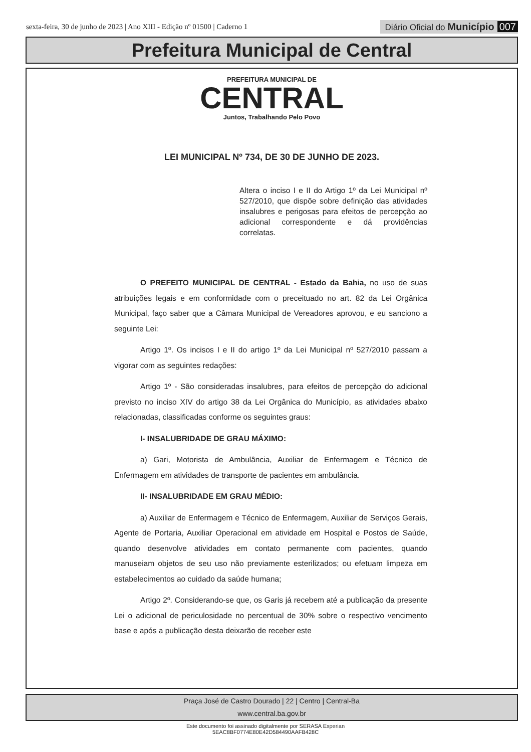sexta-feira, 30 de junho de 2023 | Ano XIII - Edição nº 01500 | Caderno 1
Diário Oficial do Município 007
Prefeitura Municipal de Central
PREFEITURA MUNICIPAL DE
CENTRAL
Juntos, Trabalhando Pelo Povo
LEI MUNICIPAL Nº 734, DE 30 DE JUNHO DE 2023.
Altera o inciso I e II do Artigo 1º da Lei Municipal nº 527/2010, que dispõe sobre definição das atividades insalubres e perigosas para efeitos de percepção ao adicional correspondente e dá providências correlatas.
O PREFEITO MUNICIPAL DE CENTRAL - Estado da Bahia, no uso de suas atribuições legais e em conformidade com o preceituado no art. 82 da Lei Orgânica Municipal, faço saber que a Câmara Municipal de Vereadores aprovou, e eu sanciono a seguinte Lei:
Artigo 1º. Os incisos I e II do artigo 1º da Lei Municipal nº 527/2010 passam a vigorar com as seguintes redações:
Artigo 1º - São consideradas insalubres, para efeitos de percepção do adicional previsto no inciso XIV do artigo 38 da Lei Orgânica do Município, as atividades abaixo relacionadas, classificadas conforme os seguintes graus:
I- INSALUBRIDADE DE GRAU MÁXIMO:
a) Gari, Motorista de Ambulância, Auxiliar de Enfermagem e Técnico de Enfermagem em atividades de transporte de pacientes em ambulância.
II- INSALUBRIDADE EM GRAU MÉDIO:
a) Auxiliar de Enfermagem e Técnico de Enfermagem, Auxiliar de Serviços Gerais, Agente de Portaria, Auxiliar Operacional em atividade em Hospital e Postos de Saúde, quando desenvolve atividades em contato permanente com pacientes, quando manuseiam objetos de seu uso não previamente esterilizados; ou efetuam limpeza em estabelecimentos ao cuidado da saúde humana;
Artigo 2º. Considerando-se que, os Garis já recebem até a publicação da presente Lei o adicional de periculosidade no percentual de 30% sobre o respectivo vencimento base e após a publicação desta deixarão de receber este
Praça José de Castro Dourado | 22 | Centro | Central-Ba
www.central.ba.gov.br
Este documento foi assinado digitalmente por SERASA Experian
5EAC8BF0774E80E42D584490AAFB428C